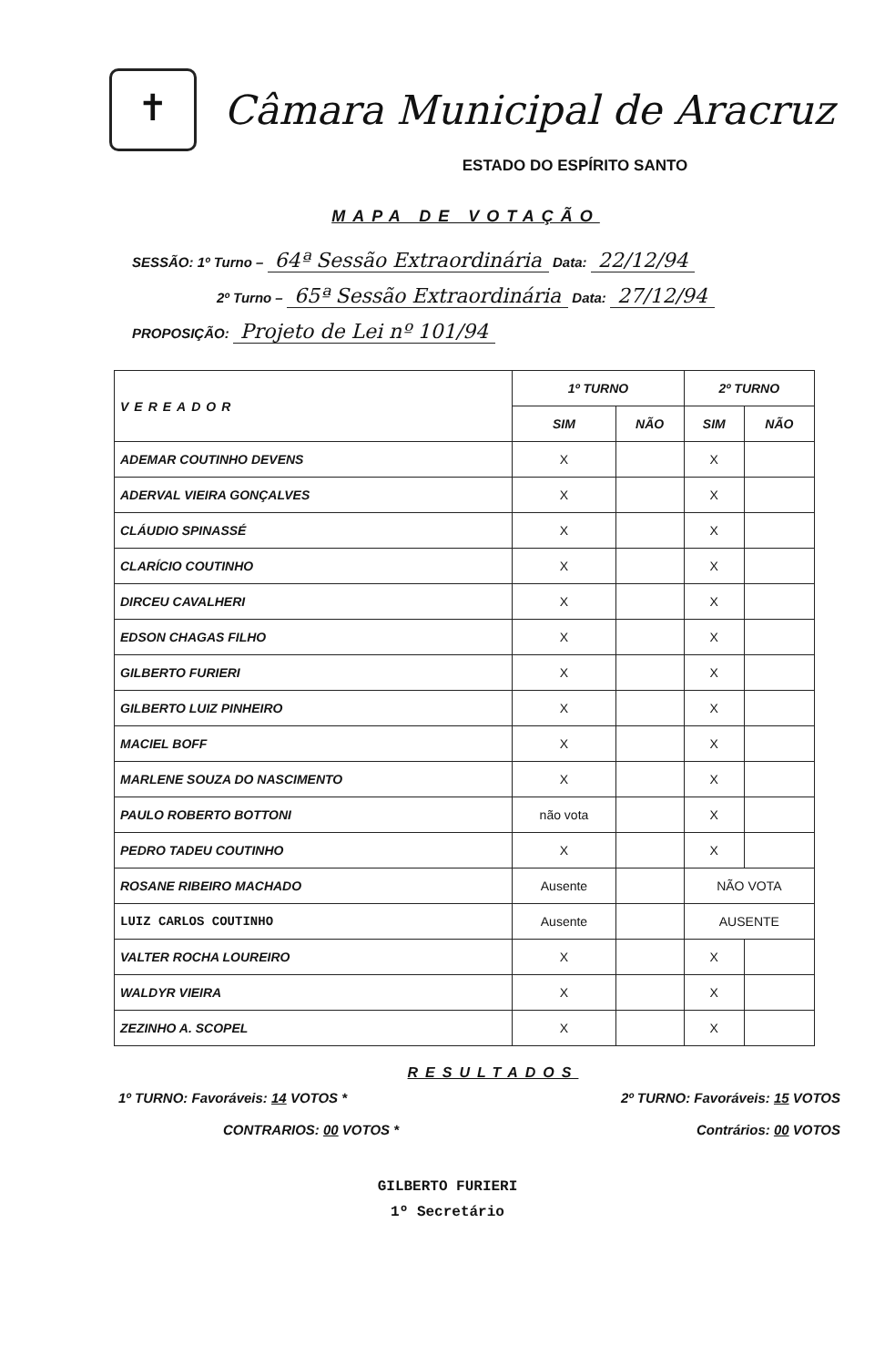✝
Câmara Municipal de Aracruz
ESTADO DO ESPÍRITO SANTO
MAPA DE VOTAÇÃO
SESSÃO: 1º Turno – 64ª Sessão Extraordinária Data: 22/12/94
2º Turno – 65ª Sessão Extraordinária Data: 27/12/94
PROPOSIÇÃO: Projeto de Lei nº 101/94
| VEREADOR | 1º TURNO | | 2º TURNO | |
| --- | --- | --- | --- | --- |
| | SIM | NÃO | SIM | NÃO |
| ADEMAR COUTINHO DEVENS | X | | X | |
| ADERVAL VIEIRA GONÇALVES | X | | X | |
| CLÁUDIO SPINASSÉ | X | | X | |
| CLARÍCIO COUTINHO | X | | X | |
| DIRCEU CAVALHERI | X | | X | |
| EDSON CHAGAS FILHO | X | | X | |
| GILBERTO FURIERI | X | | X | |
| GILBERTO LUIZ PINHEIRO | X | | X | |
| MACIEL BOFF | X | | X | |
| MARLENE SOUZA DO NASCIMENTO | X | | X | |
| PAULO ROBERTO BOTTONI | não vota | | X | |
| PEDRO TADEU COUTINHO | X | | X | |
| ROSANE RIBEIRO MACHADO | Ausente | | NÃO VOTA | |
| LUIZ CARLOS COUTINHO | Ausente | | AUSENTE | |
| VALTER ROCHA LOUREIRO | X | | X | |
| WALDYR VIEIRA | X | | X | |
| ZEZINHO A. SCOPEL | X | | X | |
RESULTADOS
1º TURNO: Favoráveis: 14 VOTOS * 2º TURNO: Favoráveis: 15 VOTOS
CONTRARIOS: 00 VOTOS * Contrários: 00 VOTOS
GILBERTO FURIERI
1º Secretário